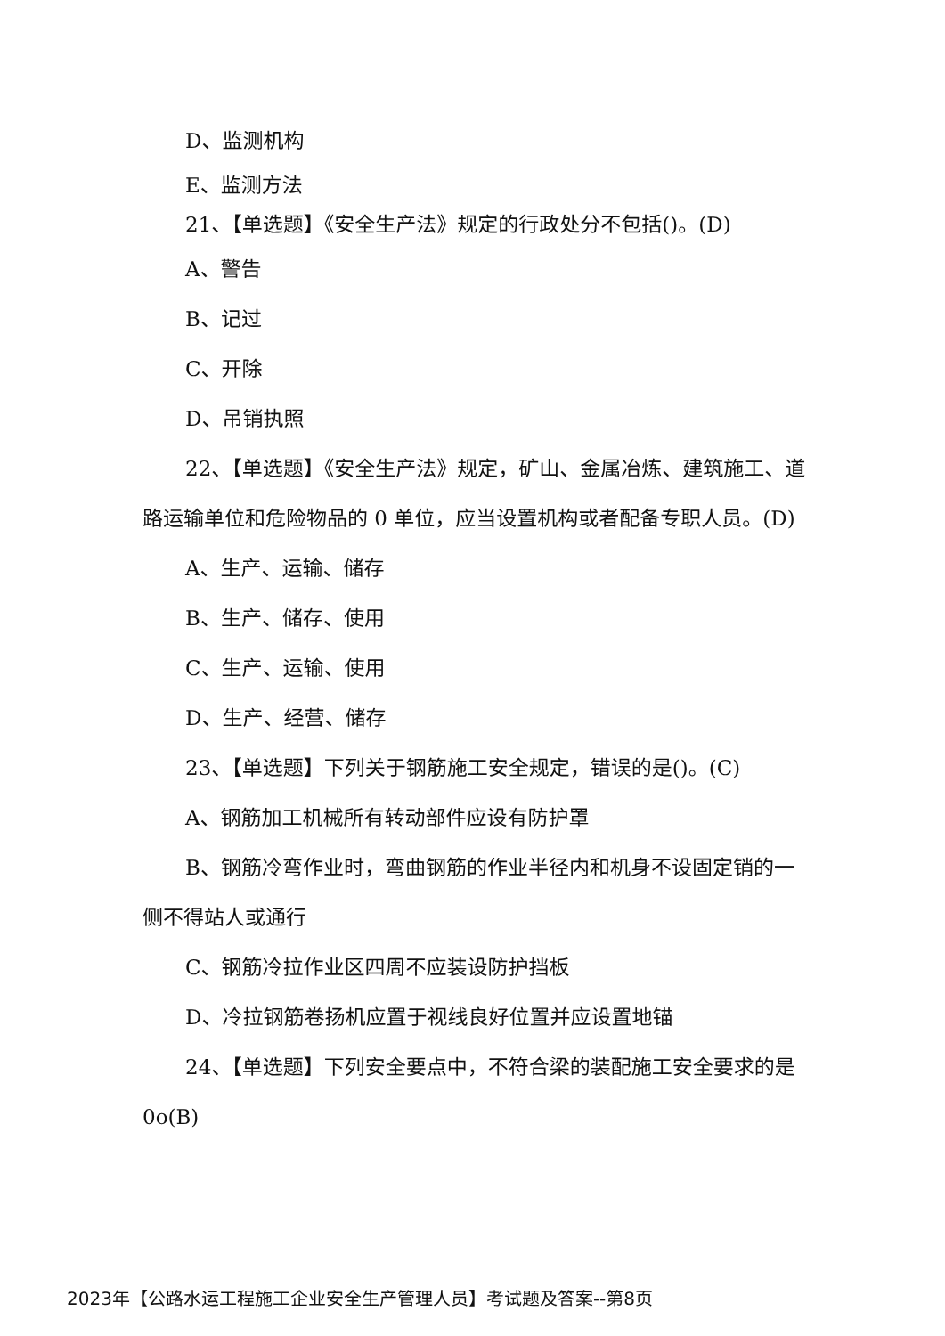D、监测机构
E、监测方法
21、【单选题】《安全生产法》规定的行政处分不包括()。(D)
A、警告
B、记过
C、开除
D、吊销执照
22、【单选题】《安全生产法》规定，矿山、金属冶炼、建筑施工、道路运输单位和危险物品的 0 单位，应当设置机构或者配备专职人员。(D)
A、生产、运输、储存
B、生产、储存、使用
C、生产、运输、使用
D、生产、经营、储存
23、【单选题】下列关于钢筋施工安全规定，错误的是()。(C)
A、钢筋加工机械所有转动部件应设有防护罩
B、钢筋冷弯作业时，弯曲钢筋的作业半径内和机身不设固定销的一侧不得站人或通行
C、钢筋冷拉作业区四周不应装设防护挡板
D、冷拉钢筋卷扬机应置于视线良好位置并应设置地锚
24、【单选题】下列安全要点中，不符合梁的装配施工安全要求的是 0o(B)
2023年【公路水运工程施工企业安全生产管理人员】考试题及答案--第8页